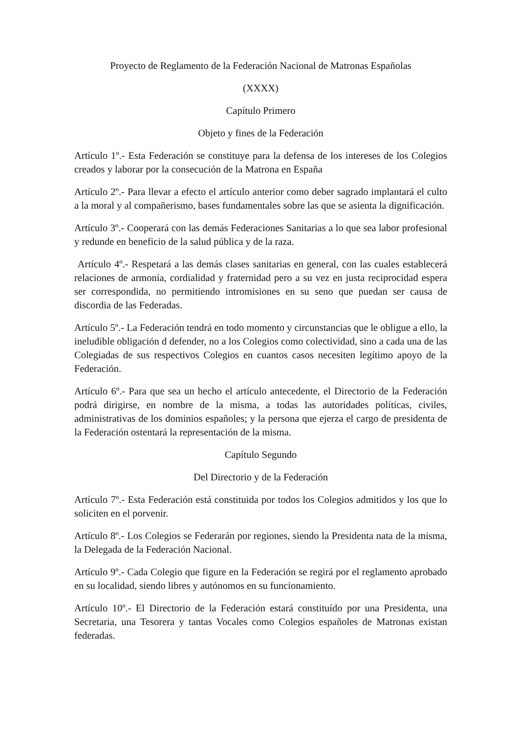Proyecto de Reglamento de la Federación Nacional de Matronas Españolas
(XXXX)
Capítulo Primero
Objeto y fines de la Federación
Artículo 1º.- Esta Federación se constituye para la defensa de los intereses de los Colegios creados y laborar por la consecución de la Matrona en España
Artículo 2º.- Para llevar a efecto el artículo anterior como deber sagrado implantará el culto a la moral y al compañerismo, bases fundamentales sobre las que se asienta la dignificación.
Artículo 3º.- Cooperará con las demás Federaciones Sanitarias a lo que sea labor profesional y redunde en beneficio de la salud pública y de la raza.
Artículo 4º.- Respetará a las demás clases sanitarias en general, con las cuales establecerá relaciones de armonía, cordialidad y fraternidad pero a su vez en justa reciprocidad espera ser correspondida, no permitiendo intromisiones en su seno que puedan ser causa de discordia de las Federadas.
Artículo 5º.- La Federación tendrá en todo momento y circunstancias que le obligue a ello, la ineludible obligación d defender, no a los Colegios como colectividad, sino a cada una de las Colegiadas de sus respectivos Colegios en cuantos casos necesiten legítimo apoyo de la Federación.
Artículo 6º.- Para que sea un hecho el artículo antecedente, el Directorio de la Federación podrá dirigirse, en nombre de la misma, a todas las autoridades políticas, civiles, administrativas de los dominios españoles; y la persona que ejerza el cargo de presidenta de la Federación ostentará la representación de la misma.
Capítulo Segundo
Del Directorio y de la Federación
Artículo 7º.- Esta Federación está constituida por todos los Colegios admitidos y los que lo soliciten en el porvenir.
Artículo 8º.- Los Colegios se Federarán por regiones, siendo la Presidenta nata de la misma, la Delegada de la Federación Nacional.
Artículo 9º.- Cada Colegio que figure en la Federación se regirá por el reglamento aprobado en su localidad, siendo libres y autónomos en su funcionamiento.
Artículo 10º.- El Directorio de la Federación estará constituído por una Presidenta, una Secretaria, una Tesorera y tantas Vocales como Colegios españoles de Matronas existan federadas.